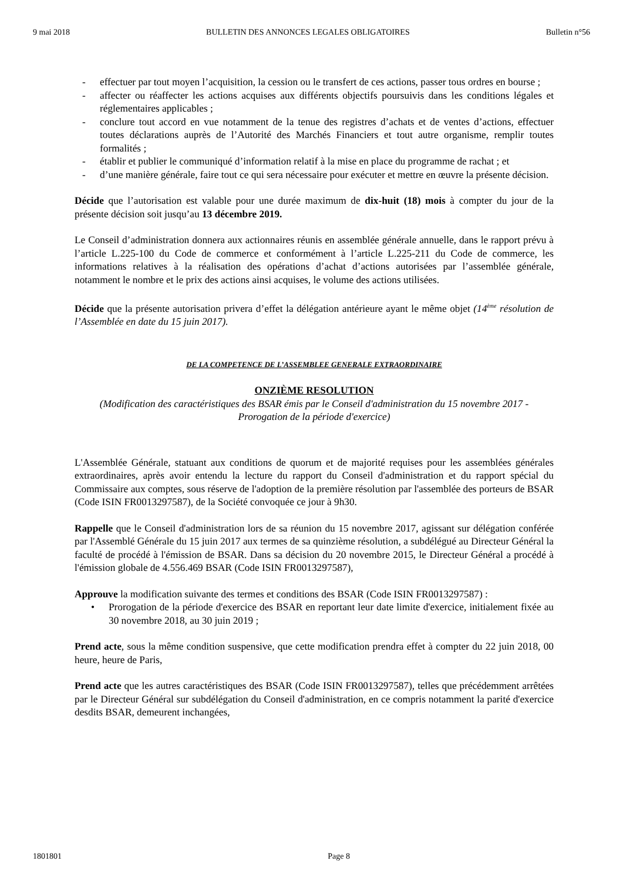9 mai 2018 BULLETIN DES ANNONCES LEGALES OBLIGATOIRES Bulletin n°56
- effectuer par tout moyen l’acquisition, la cession ou le transfert de ces actions, passer tous ordres en bourse ;
- affecter ou réaffecter les actions acquises aux différents objectifs poursuivis dans les conditions légales et réglementaires applicables ;
- conclure tout accord en vue notamment de la tenue des registres d’achats et de ventes d’actions, effectuer toutes déclarations auprès de l’Autorité des Marchés Financiers et tout autre organisme, remplir toutes formalités ;
- établir et publier le communiqué d’information relatif à la mise en place du programme de rachat ; et
- d’une manière générale, faire tout ce qui sera nécessaire pour exécuter et mettre en œuvre la présente décision.
Décide que l’autorisation est valable pour une durée maximum de dix-huit (18) mois à compter du jour de la présente décision soit jusqu’au 13 décembre 2019.
Le Conseil d’administration donnera aux actionnaires réunis en assemblée générale annuelle, dans le rapport prévu à l’article L.225-100 du Code de commerce et conformément à l’article L.225-211 du Code de commerce, les informations relatives à la réalisation des opérations d’achat d’actions autorisées par l’assemblée générale, notamment le nombre et le prix des actions ainsi acquises, le volume des actions utilisées.
Décide que la présente autorisation privera d’effet la délégation antérieure ayant le même objet (14<sup>ème</sup> résolution de l’Assemblée en date du 15 juin 2017).
DE LA COMPETENCE DE L’ASSEMBLEE GENERALE EXTRAORDINAIRE
ONZIÈME RESOLUTION
(Modification des caractéristiques des BSAR émis par le Conseil d'administration du 15 novembre 2017 - Prorogation de la période d'exercice)
L'Assemblée Générale, statuant aux conditions de quorum et de majorité requises pour les assemblées générales extraordinaires, après avoir entendu la lecture du rapport du Conseil d'administration et du rapport spécial du Commissaire aux comptes, sous réserve de l'adoption de la première résolution par l'assemblée des porteurs de BSAR (Code ISIN FR0013297587), de la Société convoquée ce jour à 9h30.
Rappelle que le Conseil d'administration lors de sa réunion du 15 novembre 2017, agissant sur délégation conférée par l'Assemblé Générale du 15 juin 2017 aux termes de sa quinzième résolution, a subdélégué au Directeur Général la faculté de procédé à l'émission de BSAR. Dans sa décision du 20 novembre 2015, le Directeur Général a procédé à l'émission globale de 4.556.469 BSAR (Code ISIN FR0013297587),
Approuve la modification suivante des termes et conditions des BSAR (Code ISIN FR0013297587) :
• Prorogation de la période d'exercice des BSAR en reportant leur date limite d'exercice, initialement fixée au 30 novembre 2018, au 30 juin 2019 ;
Prend acte, sous la même condition suspensive, que cette modification prendra effet à compter du 22 juin 2018, 00 heure, heure de Paris,
Prend acte que les autres caractéristiques des BSAR (Code ISIN FR0013297587), telles que précédemment arrêtées par le Directeur Général sur subdélégation du Conseil d'administration, en ce compris notamment la parité d'exercice desdits BSAR, demeurent inchangées,
1801801 Page 8